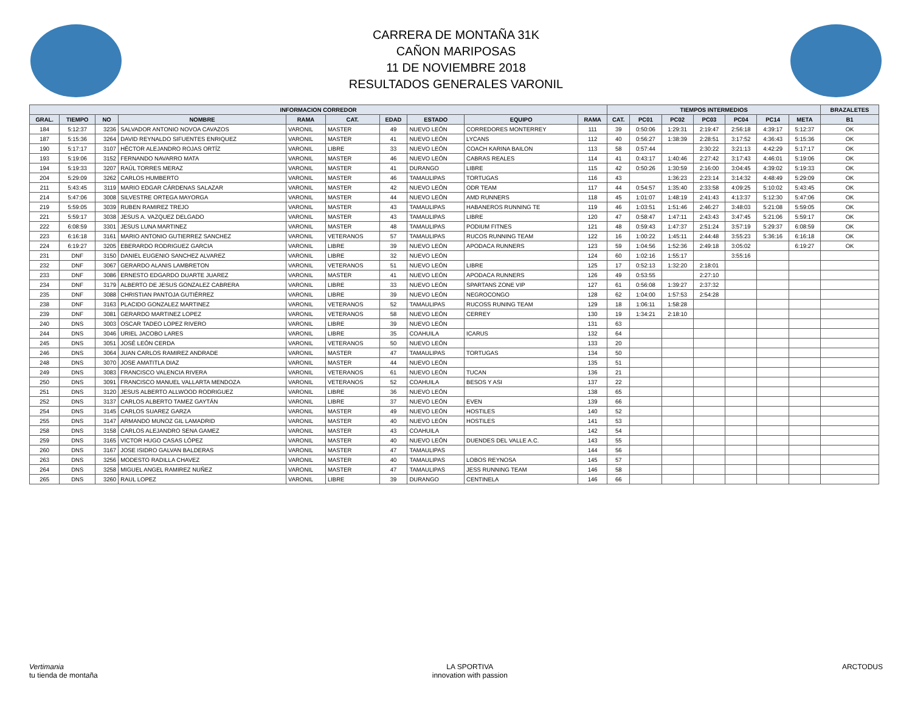CARRERA DE MONTAÑA 31K
CAÑON MARIPOSAS
11 DE NOVIEMBRE 2018
RESULTADOS GENERALES VARONIL
| INFORMACION CORREDOR | | | | | | | | | | TIEMPOS INTERMEDIOS | | | | | | | BRAZALETES |
| --- | --- | --- | --- | --- | --- | --- | --- | --- | --- | --- | --- | --- | --- | --- | --- | --- | --- |
| GRAL. | TIEMPO | NO | NOMBRE | RAMA | CAT. | EDAD | ESTADO | EQUIPO | RAMA | CAT. | PC01 | PC02 | PC03 | PC04 | PC14 | META | B1 |
| 184 | 5:12:37 | 3236 | SALVADOR ANTONIO NOVOA CAVAZOS | VARONIL | MASTER | 49 | NUEVO LEÓN | CORREDORES MONTERREY | 111 | 39 | 0:50:06 | 1:29:31 | 2:19:47 | 2:56:18 | 4:39:17 | 5:12:37 | OK |
| 187 | 5:15:36 | 3264 | DAVID REYNALDO SIFUENTES ENRIQUEZ | VARONIL | MASTER | 41 | NUEVO LEÓN | LYCANS | 112 | 40 | 0:56:27 | 1:38:39 | 2:28:51 | 3:17:52 | 4:36:43 | 5:15:36 | OK |
| 190 | 5:17:17 | 3107 | HÉCTOR ALEJANDRO ROJAS ORTÍZ | VARONIL | LIBRE | 33 | NUEVO LEÓN | COACH KARINA BAILON | 113 | 58 | 0:57:44 | | 2:30:22 | 3:21:13 | 4:42:29 | 5:17:17 | OK |
| 193 | 5:19:06 | 3152 | FERNANDO NAVARRO MATA | VARONIL | MASTER | 46 | NUEVO LEÓN | CABRAS REALES | 114 | 41 | 0:43:17 | 1:40:46 | 2:27:42 | 3:17:43 | 4:46:01 | 5:19:06 | OK |
| 194 | 5:19:33 | 3207 | RAÚL TORRES MERAZ | VARONIL | MASTER | 41 | DURANGO | LIBRE | 115 | 42 | 0:50:26 | 1:30:59 | 2:16:00 | 3:04:45 | 4:39:02 | 5:19:33 | OK |
| 204 | 5:29:09 | 3262 | CARLOS HUMBERTO | VARONIL | MASTER | 46 | TAMAULIPAS | TORTUGAS | 116 | 43 | | 1:36:23 | 2:23:14 | 3:14:32 | 4:48:49 | 5:29:09 | OK |
| 211 | 5:43:45 | 3119 | MARIO EDGAR CÁRDENAS SALAZAR | VARONIL | MASTER | 42 | NUEVO LEÓN | ODR TEAM | 117 | 44 | 0:54:57 | 1:35:40 | 2:33:58 | 4:09:25 | 5:10:02 | 5:43:45 | OK |
| 214 | 5:47:06 | 3008 | SILVESTRE ORTEGA MAYORGA | VARONIL | MASTER | 44 | NUEVO LEÓN | AMD RUNNERS | 118 | 45 | 1:01:07 | 1:48:19 | 2:41:43 | 4:13:37 | 5:12:30 | 5:47:06 | OK |
| 219 | 5:59:05 | 3039 | RUBEN RAMIREZ TREJO | VARONIL | MASTER | 43 | TAMAULIPAS | HABANEROS RUNNING TE | 119 | 46 | 1:03:51 | 1:51:46 | 2:46:27 | 3:48:03 | 5:21:08 | 5:59:05 | OK |
| 221 | 5:59:17 | 3038 | JESUS A. VAZQUEZ DELGADO | VARONIL | MASTER | 43 | TAMAULIPAS | LIBRE | 120 | 47 | 0:58:47 | 1:47:11 | 2:43:43 | 3:47:45 | 5:21:06 | 5:59:17 | OK |
| 222 | 6:08:59 | 3301 | JESUS LUNA MARTINEZ | VARONIL | MASTER | 48 | TAMAULIPAS | PODIUM FITNES | 121 | 48 | 0:59:43 | 1:47:37 | 2:51:24 | 3:57:19 | 5:29:37 | 6:08:59 | OK |
| 223 | 6:16:18 | 3161 | MARIO ANTONIO GUTIERREZ SANCHEZ | VARONIL | VETERANOS | 57 | TAMAULIPAS | RUCOS RUNNING TEAM | 122 | 16 | 1:00:22 | 1:45:11 | 2:44:48 | 3:55:23 | 5:36:16 | 6:16:18 | OK |
| 224 | 6:19:27 | 3205 | EBERARDO RODRIGUEZ GARCIA | VARONIL | LIBRE | 39 | NUEVO LEÓN | APODACA RUNNERS | 123 | 59 | 1:04:56 | 1:52:36 | 2:49:18 | 3:05:02 | | 6:19:27 | OK |
| 231 | DNF | 3150 | DANIEL EUGENIO SANCHEZ ALVAREZ | VARONIL | LIBRE | 32 | NUEVO LEÓN | | 124 | 60 | 1:02:16 | 1:55:17 | | 3:55:16 | | | |
| 232 | DNF | 3067 | GERARDO ALANIS LAMBRETON | VARONIL | VETERANOS | 51 | NUEVO LEÓN | LIBRE | 125 | 17 | 0:52:13 | 1:32:20 | 2:18:01 | | | | |
| 233 | DNF | 3086 | ERNESTO EDGARDO DUARTE JUAREZ | VARONIL | MASTER | 41 | NUEVO LEÓN | APODACA RUNNERS | 126 | 49 | 0:53:55 | | 2:27:10 | | | | |
| 234 | DNF | 3179 | ALBERTO DE JESUS GONZALEZ CABRERA | VARONIL | LIBRE | 33 | NUEVO LEÓN | SPARTANS ZONE VIP | 127 | 61 | 0:56:08 | 1:39:27 | 2:37:32 | | | | |
| 235 | DNF | 3088 | CHRISTIAN PANTOJA GUTIÉRREZ | VARONIL | LIBRE | 39 | NUEVO LEÓN | NEGROCONGO | 128 | 62 | 1:04:00 | 1:57:53 | 2:54:28 | | | | |
| 238 | DNF | 3163 | PLACIDO GONZALEZ MARTINEZ | VARONIL | VETERANOS | 52 | TAMAULIPAS | RUCOSS RUNING TEAM | 129 | 18 | 1:06:11 | 1:58:28 | | | | | |
| 239 | DNF | 3081 | GERARDO MARTINEZ LOPEZ | VARONIL | VETERANOS | 58 | NUEVO LEÓN | CERREY | 130 | 19 | 1:34:21 | 2:18:10 | | | | | |
| 240 | DNS | 3003 | OSCAR TADEO LOPEZ RIVERO | VARONIL | LIBRE | 39 | NUEVO LEÓN | | 131 | 63 | | | | | | | |
| 244 | DNS | 3046 | URIEL JACOBO LARES | VARONIL | LIBRE | 35 | COAHUILA | ICARUS | 132 | 64 | | | | | | | |
| 245 | DNS | 3051 | JOSÉ LEÓN CERDA | VARONIL | VETERANOS | 50 | NUEVO LEÓN | | 133 | 20 | | | | | | | |
| 246 | DNS | 3064 | JUAN CARLOS RAMIREZ ANDRADE | VARONIL | MASTER | 47 | TAMAULIPAS | TORTUGAS | 134 | 50 | | | | | | | |
| 248 | DNS | 3070 | JOSE AMATITLA DIAZ | VARONIL | MASTER | 44 | NUEVO LEÓN | | 135 | 51 | | | | | | | |
| 249 | DNS | 3083 | FRANCISCO VALENCIA RIVERA | VARONIL | VETERANOS | 61 | NUEVO LEÓN | TUCAN | 136 | 21 | | | | | | | |
| 250 | DNS | 3091 | FRANCISCO MANUEL VALLARTA MENDOZA | VARONIL | VETERANOS | 52 | COAHUILA | BESOS Y ASI | 137 | 22 | | | | | | | |
| 251 | DNS | 3120 | JESUS ALBERTO ALLWOOD RODRIGUEZ | VARONIL | LIBRE | 36 | NUEVO LEÓN | | 138 | 65 | | | | | | | |
| 252 | DNS | 3137 | CARLOS ALBERTO TAMEZ GAYTÁN | VARONIL | LIBRE | 37 | NUEVO LEÓN | EVEN | 139 | 66 | | | | | | | |
| 254 | DNS | 3145 | CARLOS SUAREZ GARZA | VARONIL | MASTER | 49 | NUEVO LEÓN | HOSTILES | 140 | 52 | | | | | | | |
| 255 | DNS | 3147 | ARMANDO MUNOZ GIL LAMADRID | VARONIL | MASTER | 40 | NUEVO LEÓN | HOSTILES | 141 | 53 | | | | | | | |
| 258 | DNS | 3158 | CARLOS ALEJANDRO SENA GAMEZ | VARONIL | MASTER | 43 | COAHUILA | | 142 | 54 | | | | | | | |
| 259 | DNS | 3165 | VICTOR HUGO CASAS LÓPEZ | VARONIL | MASTER | 40 | NUEVO LEÓN | DUENDES DEL VALLE A.C. | 143 | 55 | | | | | | | |
| 260 | DNS | 3167 | JOSE ISIDRO GALVAN BALDERAS | VARONIL | MASTER | 47 | TAMAULIPAS | | 144 | 56 | | | | | | | |
| 263 | DNS | 3256 | MODESTO RADILLA CHAVEZ | VARONIL | MASTER | 40 | TAMAULIPAS | LOBOS REYNOSA | 145 | 57 | | | | | | | |
| 264 | DNS | 3258 | MIGUEL ANGEL RAMIREZ NUÑEZ | VARONIL | MASTER | 47 | TAMAULIPAS | JESS RUNNING TEAM | 146 | 58 | | | | | | | |
| 265 | DNS | 3260 | RAUL LOPEZ | VARONIL | LIBRE | 39 | DURANGO | CENTINELA | 146 | 66 | | | | | | | |
Vertimania
tu tienda de montaña
LA SPORTIVA
innovation with passion
ARCTODUS